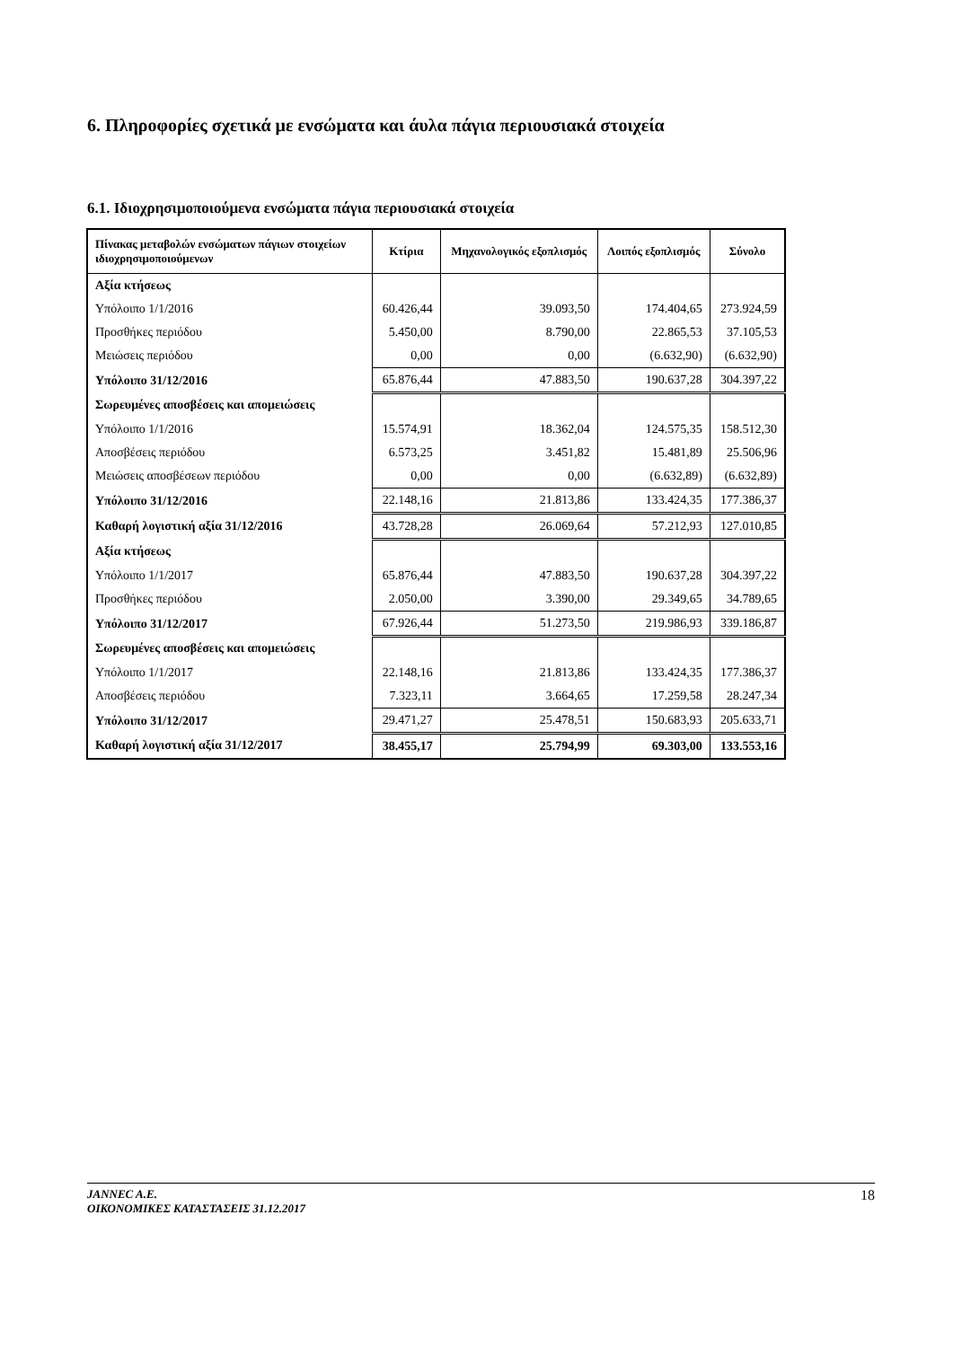6. Πληροφορίες σχετικά με ενσώματα και άυλα πάγια περιουσιακά στοιχεία
6.1. Ιδιοχρησιμοποιούμενα ενσώματα πάγια περιουσιακά στοιχεία
| Πίνακας μεταβολών ενσώματων πάγιων στοιχείων ιδιοχρησιμοποιούμενων | Κτίρια | Μηχανολογικός εξοπλισμός | Λοιπός εξοπλισμός | Σύνολο |
| --- | --- | --- | --- | --- |
| Αξία κτήσεως | | | | |
| Υπόλοιπο 1/1/2016 | 60.426,44 | 39.093,50 | 174.404,65 | 273.924,59 |
| Προσθήκες περιόδου | 5.450,00 | 8.790,00 | 22.865,53 | 37.105,53 |
| Μειώσεις περιόδου | 0,00 | 0,00 | (6.632,90) | (6.632,90) |
| Υπόλοιπο 31/12/2016 | 65.876,44 | 47.883,50 | 190.637,28 | 304.397,22 |
| Σωρευμένες αποσβέσεις και απομειώσεις | | | | |
| Υπόλοιπο 1/1/2016 | 15.574,91 | 18.362,04 | 124.575,35 | 158.512,30 |
| Αποσβέσεις περιόδου | 6.573,25 | 3.451,82 | 15.481,89 | 25.506,96 |
| Μειώσεις αποσβέσεων περιόδου | 0,00 | 0,00 | (6.632,89) | (6.632,89) |
| Υπόλοιπο 31/12/2016 | 22.148,16 | 21.813,86 | 133.424,35 | 177.386,37 |
| Καθαρή λογιστική αξία 31/12/2016 | 43.728,28 | 26.069,64 | 57.212,93 | 127.010,85 |
| Αξία κτήσεως | | | | |
| Υπόλοιπο 1/1/2017 | 65.876,44 | 47.883,50 | 190.637,28 | 304.397,22 |
| Προσθήκες περιόδου | 2.050,00 | 3.390,00 | 29.349,65 | 34.789,65 |
| Υπόλοιπο 31/12/2017 | 67.926,44 | 51.273,50 | 219.986,93 | 339.186,87 |
| Σωρευμένες αποσβέσεις και απομειώσεις | | | | |
| Υπόλοιπο 1/1/2017 | 22.148,16 | 21.813,86 | 133.424,35 | 177.386,37 |
| Αποσβέσεις περιόδου | 7.323,11 | 3.664,65 | 17.259,58 | 28.247,34 |
| Υπόλοιπο 31/12/2017 | 29.471,27 | 25.478,51 | 150.683,93 | 205.633,71 |
| Καθαρή λογιστική αξία 31/12/2017 | 38.455,17 | 25.794,99 | 69.303,00 | 133.553,16 |
JANNEC A.E.
ΟΙΚΟΝΟΜΙΚΕΣ ΚΑΤΑΣΤΑΣΕΙΣ 31.12.2017
18